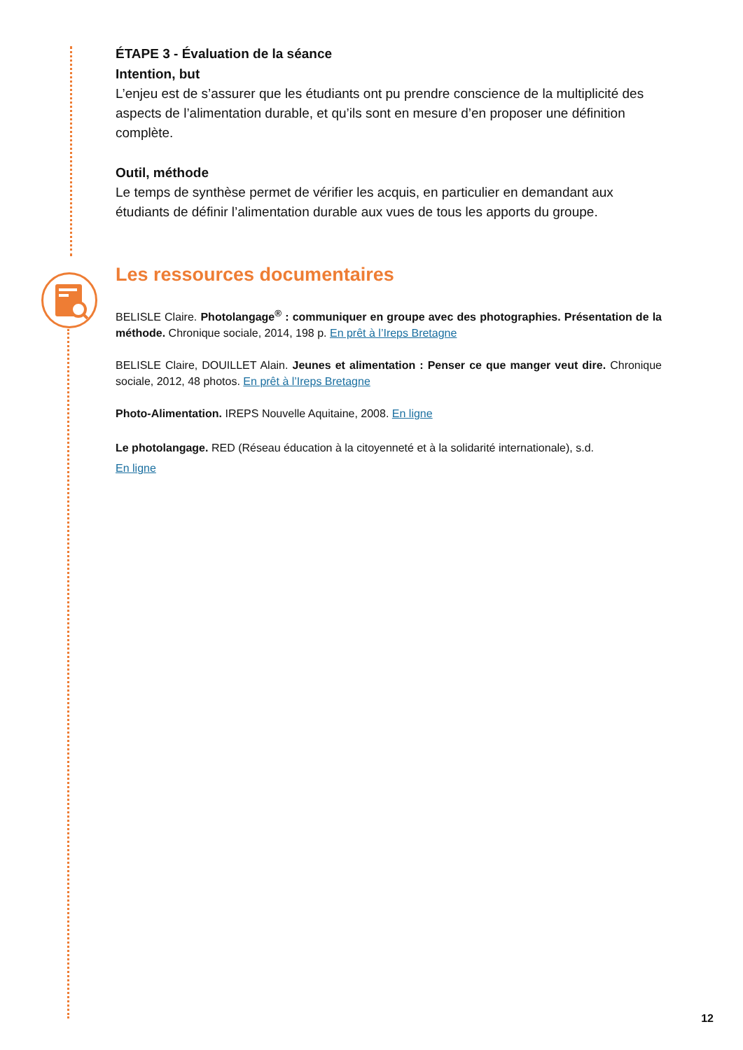ÉTAPE 3 - Évaluation de la séance
Intention, but
L’enjeu est de s’assurer que les étudiants ont pu prendre conscience de la multiplicité des aspects de l’alimentation durable, et qu’ils sont en mesure d’en proposer une définition complète.
Outil, méthode
Le temps de synthèse permet de vérifier les acquis, en particulier en demandant aux étudiants de définir l’alimentation durable aux vues de tous les apports du groupe.
Les ressources documentaires
BELISLE Claire. Photolangage<sup>®</sup> : communiquer en groupe avec des photographies. Présentation de la méthode. Chronique sociale, 2014, 198 p. En prêt à l’Ireps Bretagne
BELISLE Claire, DOUILLET Alain. Jeunes et alimentation : Penser ce que manger veut dire. Chronique sociale, 2012, 48 photos. En prêt à l’Ireps Bretagne
Photo-Alimentation. IREPS Nouvelle Aquitaine, 2008. En ligne
Le photolangage. RED (Réseau éducation à la citoyenneté et à la solidarité internationale), s.d.
En ligne
12